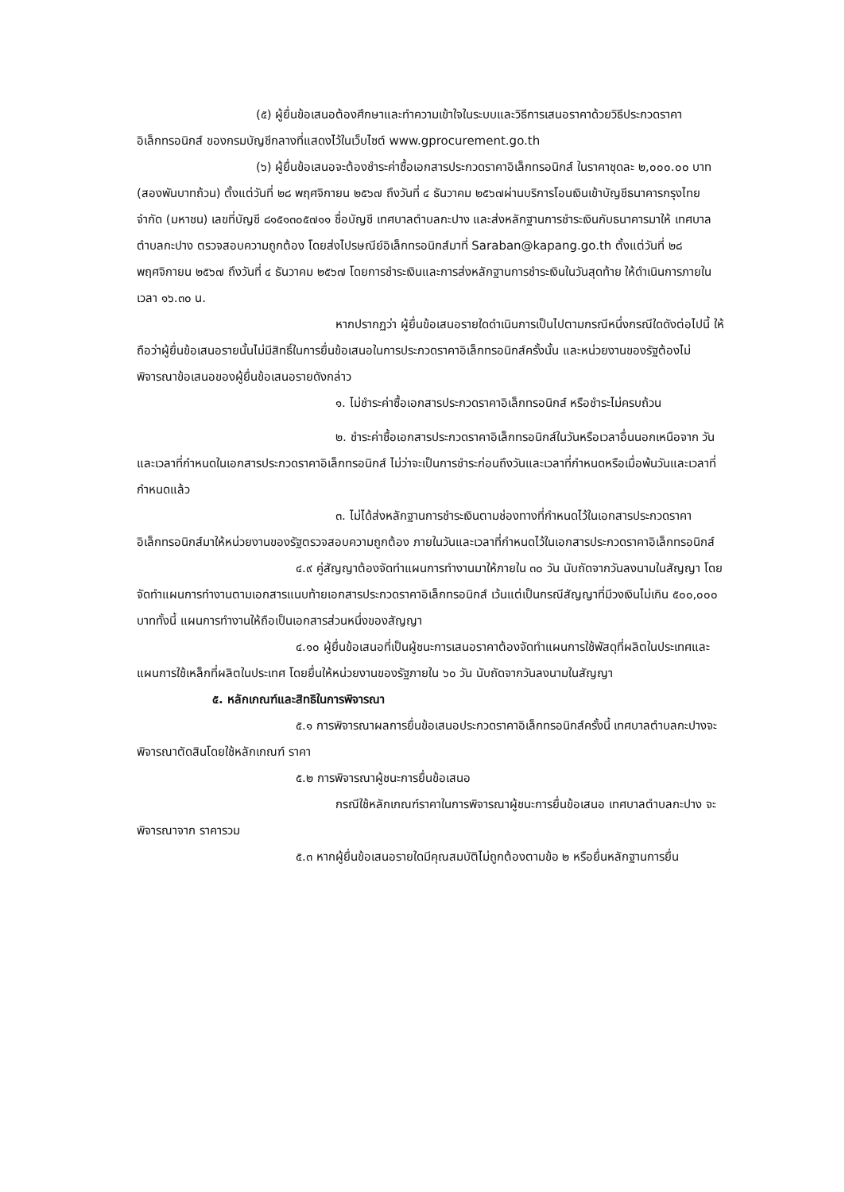(๕) ผู้ยื่นข้อเสนอต้องศึกษาและทำความเข้าใจในระบบและวิธีการเสนอราคาด้วยวิธีประกวดราคาอิเล็กทรอนิกส์ ของกรมบัญชีกลางที่แสดงไว้ในเว็บไซต์ www.gprocurement.go.th
(๖) ผู้ยื่นข้อเสนอจะต้องชำระค่าซื้อเอกสารประกวดราคาอิเล็กทรอนิกส์ ในราคาชุดละ ๒,๐๐๐.๐๐ บาท (สองพันบาทถ้วน) ตั้งแต่วันที่ ๒๘ พฤศจิกายน ๒๕๖๗ ถึงวันที่ ๔ ธันวาคม ๒๕๖๗ผ่านบริการโอนเงินเข้าบัญชีธนาคารกรุงไทยจำกัด (มหาชน) เลขที่บัญชี ๘๑๕๑๓๐๕๗๑๑ ชื่อบัญชี เทศบาลตำบลกะปาง และส่งหลักฐานการชำระเงินกับธนาคารมาให้ เทศบาลตำบลกะปาง ตรวจสอบความถูกต้อง โดยส่งไปรษณีย์อิเล็กทรอนิกส์มาที่ Saraban@kapang.go.th ตั้งแต่วันที่ ๒๘ พฤศจิกายน ๒๕๖๗ ถึงวันที่ ๔ ธันวาคม ๒๕๖๗ โดยการชำระเงินและการส่งหลักฐานการชำระเงินในวันสุดท้าย ให้ดำเนินการภายในเวลา ๑๖.๓๐ น.
หากปรากฏว่า ผู้ยื่นข้อเสนอรายใดดำเนินการเป็นไปตามกรณีหนึ่งกรณีใดดังต่อไปนี้ ให้ถือว่าผู้ยื่นข้อเสนอรายนั้นไม่มีสิทธิ์ในการยื่นข้อเสนอในการประกวดราคาอิเล็กทรอนิกส์ครั้งนั้น และหน่วยงานของรัฐต้องไม่พิจารณาข้อเสนอของผู้ยื่นข้อเสนอรายดังกล่าว
๑. ไม่ชำระค่าซื้อเอกสารประกวดราคาอิเล็กทรอนิกส์ หรือชำระไม่ครบถ้วน
๒. ชำระค่าซื้อเอกสารประกวดราคาอิเล็กทรอนิกส์ในวันหรือเวลาอื่นนอกเหนือจาก วันและเวลาที่กำหนดในเอกสารประกวดราคาอิเล็กทรอนิกส์ ไม่ว่าจะเป็นการชำระก่อนถึงวันและเวลาที่กำหนดหรือเมื่อพ้นวันและเวลาที่กำหนดแล้ว
๓. ไม่ได้ส่งหลักฐานการชำระเงินตามช่องทางที่กำหนดไว้ในเอกสารประกวดราคาอิเล็กทรอนิกส์มาให้หน่วยงานของรัฐตรวจสอบความถูกต้อง ภายในวันและเวลาที่กำหนดไว้ในเอกสารประกวดราคาอิเล็กทรอนิกส์
๔.๙ คู่สัญญาต้องจัดทำแผนการทำงานมาให้ภายใน ๓๐ วัน นับถัดจากวันลงนามในสัญญา โดยจัดทำแผนการทำงานตามเอกสารแนบท้ายเอกสารประกวดราคาอิเล็กทรอนิกส์ เว้นแต่เป็นกรณีสัญญาที่มีวงเงินไม่เกิน ๕๐๐,๐๐๐ บาททั้งนี้ แผนการทำงานให้ถือเป็นเอกสารส่วนหนึ่งของสัญญา
๔.๑๐ ผู้ยื่นข้อเสนอที่เป็นผู้ชนะการเสนอราคาต้องจัดทำแผนการใช้พัสดุที่ผลิตในประเทศและแผนการใช้เหล็กที่ผลิตในประเทศ โดยยื่นให้หน่วยงานของรัฐภายใน ๖๐ วัน นับถัดจากวันลงนามในสัญญา
๕. หลักเกณฑ์และสิทธิในการพิจารณา
๕.๑ การพิจารณาผลการยื่นข้อเสนอประกวดราคาอิเล็กทรอนิกส์ครั้งนี้ เทศบาลตำบลกะปางจะพิจารณาตัดสินโดยใช้หลักเกณฑ์ ราคา
๕.๒ การพิจารณาผู้ชนะการยื่นข้อเสนอ
กรณีใช้หลักเกณฑ์ราคาในการพิจารณาผู้ชนะการยื่นข้อเสนอ เทศบาลตำบลกะปาง จะพิจารณาจาก ราคารวม
๕.๓ หากผู้ยื่นข้อเสนอรายใดมีคุณสมบัติไม่ถูกต้องตามข้อ ๒ หรือยื่นหลักฐานการยื่น